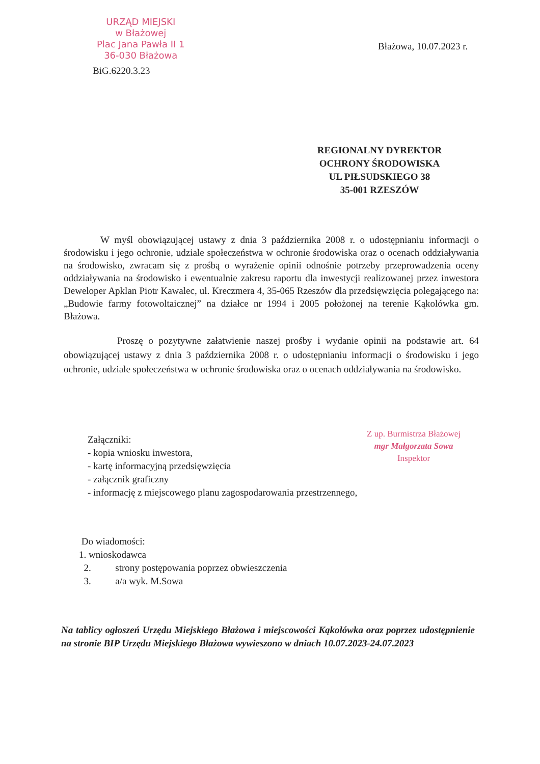URZĄD MIEJSKI
w Błażowej
Plac Jana Pawła II 1
36-030 Błażowa
Błażowa, 10.07.2023 r.
BiG.6220.3.23
REGIONALNY DYREKTOR
OCHRONY ŚRODOWISKA
UL PIŁSUDSKIEGO 38
35-001 RZESZÓW
W myśl obowiązującej ustawy z dnia 3 października 2008 r. o udostępnianiu informacji o środowisku i jego ochronie, udziale społeczeństwa w ochronie środowiska oraz o ocenach oddziaływania na środowisko, zwracam się z prośbą o wyrażenie opinii odnośnie potrzeby przeprowadzenia oceny oddziaływania na środowisko i ewentualnie zakresu raportu dla inwestycji realizowanej przez inwestora Deweloper Apklan Piotr Kawalec, ul. Kreczmera 4, 35-065 Rzeszów dla przedsięwzięcia polegającego na: „Budowie farmy fotowoltaicznej” na działce nr 1994 i 2005 położonej na terenie Kąkolówka gm. Błażowa.
Proszę o pozytywne załatwienie naszej prośby i wydanie opinii na podstawie art. 64 obowiązującej ustawy z dnia 3 października 2008 r. o udostępnianiu informacji o środowisku i jego ochronie, udziale społeczeństwa w ochronie środowiska oraz o ocenach oddziaływania na środowisko.
Załączniki:
- kopia wniosku inwestora,
- kartę informacyjną przedsięwzięcia
- załącznik graficzny
- informację z miejscowego planu zagospodarowania przestrzennego,
Z up. Burmistrza Błażowej
mgr Małgorzata Sowa
Inspektor
Do wiadomości:
1. wnioskodawca
2. strony postępowania poprzez obwieszczenia
3. a/a wyk. M.Sowa
Na tablicy ogłoszeń Urzędu Miejskiego Błażowa i miejscowości Kąkolówka oraz poprzez udostępnienie na stronie BIP Urzędu Miejskiego Błażowa wywieszono w dniach 10.07.2023-24.07.2023